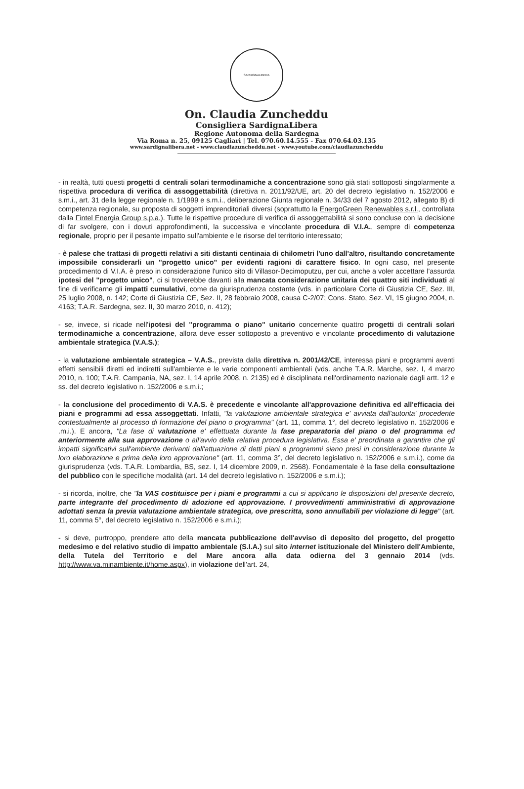SARDIGNALIBERA
On. Claudia Zuncheddu
Consigliera SardignaLibera
Regione Autonoma della Sardegna
Via Roma n. 25, 09125 Cagliari | Tel. 070.60.14.555 - Fax 070.64.03.135
www.sardignalibera.net - www.claudiazuncheddu.net - www.youtube.com/claudiazuncheddu
- in realtà, tutti questi progetti di centrali solari termodinamiche a concentrazione sono già stati sottoposti singolarmente a rispettiva procedura di verifica di assoggettabilità (direttiva n. 2011/92/UE, art. 20 del decreto legislativo n. 152/2006 e s.m.i., art. 31 della legge regionale n. 1/1999 e s.m.i., deliberazione Giunta regionale n. 34/33 del 7 agosto 2012, allegato B) di competenza regionale, su proposta di soggetti imprenditoriali diversi (soprattutto la EnergoGreen Renewables s.r.l., controllata dalla Fintel Energia Group s.p.a.). Tutte le rispettive procedure di verifica di assoggettabilità si sono concluse con la decisione di far svolgere, con i dovuti approfondimenti, la successiva e vincolante procedura di V.I.A., sempre di competenza regionale, proprio per il pesante impatto sull'ambiente e le risorse del territorio interessato;
- è palese che trattasi di progetti relativi a siti distanti centinaia di chilometri l'uno dall'altro, risultando concretamente impossibile considerarli un "progetto unico" per evidenti ragioni di carattere fisico. In ogni caso, nel presente procedimento di V.I.A. è preso in considerazione l'unico sito di Villasor-Decimoputzu, per cui, anche a voler accettare l'assurda ipotesi del "progetto unico", ci si troverebbe davanti alla mancata considerazione unitaria dei quattro siti individuati al fine di verificarne gli impatti cumulativi, come da giurisprudenza costante (vds. in particolare Corte di Giustizia CE, Sez. III, 25 luglio 2008, n. 142; Corte di Giustizia CE, Sez. II, 28 febbraio 2008, causa C-2/07; Cons. Stato, Sez. VI, 15 giugno 2004, n. 4163; T.A.R. Sardegna, sez. II, 30 marzo 2010, n. 412);
- se, invece, si ricade nell'ipotesi del "programma o piano" unitario concernente quattro progetti di centrali solari termodinamiche a concentrazione, allora deve esser sottoposto a preventivo e vincolante procedimento di valutazione ambientale strategica (V.A.S.);
- la valutazione ambientale strategica – V.A.S., prevista dalla direttiva n. 2001/42/CE, interessa piani e programmi aventi effetti sensibili diretti ed indiretti sull'ambiente e le varie componenti ambientali (vds. anche T.A.R. Marche, sez. I, 4 marzo 2010, n. 100; T.A.R. Campania, NA, sez. I, 14 aprile 2008, n. 2135) ed è disciplinata nell'ordinamento nazionale dagli artt. 12 e ss. del decreto legislativo n. 152/2006 e s.m.i.;
- la conclusione del procedimento di V.A.S. è precedente e vincolante all'approvazione definitiva ed all'efficacia dei piani e programmi ad essa assoggettati. Infatti, "la valutazione ambientale strategica e' avviata dall'autorita' procedente contestualmente al processo di formazione del piano o programma" (art. 11, comma 1°, del decreto legislativo n. 152/2006 e .m.i.). E ancora, "La fase di valutazione e' effettuata durante la fase preparatoria del piano o del programma ed anteriormente alla sua approvazione o all'avvio della relativa procedura legislativa. Essa e' preordinata a garantire che gli impatti significativi sull'ambiente derivanti dall'attuazione di detti piani e programmi siano presi in considerazione durante la loro elaborazione e prima della loro approvazione" (art. 11, comma 3°, del decreto legislativo n. 152/2006 e s.m.i.), come da giurisprudenza (vds. T.A.R. Lombardia, BS, sez. I, 14 dicembre 2009, n. 2568). Fondamentale è la fase della consultazione del pubblico con le specifiche modalità (art. 14 del decreto legislativo n. 152/2006 e s.m.i.);
- si ricorda, inoltre, che "la VAS costituisce per i piani e programmi a cui si applicano le disposizioni del presente decreto, parte integrante del procedimento di adozione ed approvazione. I provvedimenti amministrativi di approvazione adottati senza la previa valutazione ambientale strategica, ove prescritta, sono annullabili per violazione di legge" (art. 11, comma 5°, del decreto legislativo n. 152/2006 e s.m.i.);
- si deve, purtroppo, prendere atto della mancata pubblicazione dell'avviso di deposito del progetto, del progetto medesimo e del relativo studio di impatto ambientale (S.I.A.) sul sito internet istituzionale del Ministero dell'Ambiente, della Tutela del Territorio e del Mare ancora alla data odierna del 3 gennaio 2014 (vds. http://www.va.minambiente.it/home.aspx), in violazione dell'art. 24,